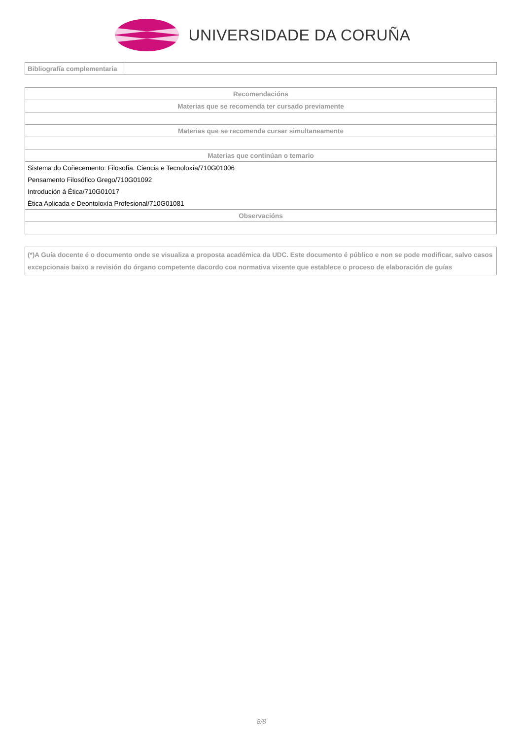UNIVERSIDADE DA CORUÑA
| Bibliografía complementaria | |
| Recomendacións |
| --- |
| Materias que se recomenda ter cursado previamente |
| Materias que se recomenda cursar simultaneamente |
| Materias que continúan o temario |
| Sistema do Coñecemento: Filosofía. Ciencia e Tecnoloxía/710G01006 |
| Pensamento Filosófico Grego/710G01092 |
| Introdución á Ética/710G01017 |
| Ética Aplicada e Deontoloxía Profesional/710G01081 |
| Observacións |
(*)A Guía docente é o documento onde se visualiza a proposta académica da UDC. Este documento é público e non se pode modificar, salvo casos excepcionais baixo a revisión do órgano competente dacordo coa normativa vixente que establece o proceso de elaboración de guías
8/8